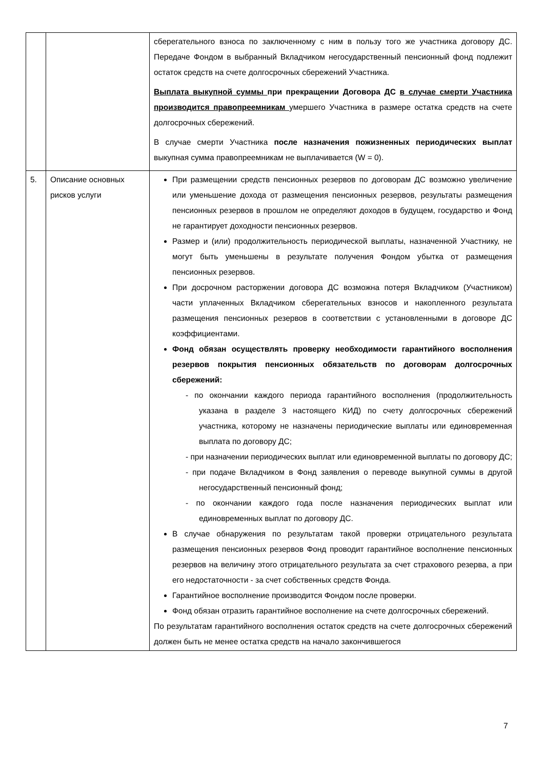| | | сберегательного взноса по заключенному с ним в пользу того же участника договору ДС. Передаче Фондом в выбранный Вкладчиком негосударственный пенсионный фонд подлежит остаток средств на счете долгосрочных сбережений Участника. Выплата выкупной суммы при прекращении Договора ДС в случае смерти Участника производится правопреемникам умершего Участника в размере остатка средств на счете долгосрочных сбережений. В случае смерти Участника после назначения пожизненных периодических выплат выкупная сумма правопреемникам не выплачивается (W = 0). |
| 5. | Описание основных рисков услуги | При размещении средств пенсионных резервов по договорам ДС возможно увеличение или уменьшение дохода от размещения пенсионных резервов, результаты размещения пенсионных резервов в прошлом не определяют доходов в будущем, государство и Фонд не гарантирует доходности пенсионных резервов. Размер и (или) продолжительность периодической выплаты, назначенной Участнику, не могут быть уменьшены в результате получения Фондом убытка от размещения пенсионных резервов. При досрочном расторжении договора ДС возможна потеря Вкладчиком (Участником) части уплаченных Вкладчиком сберегательных взносов и накопленного результата размещения пенсионных резервов в соответствии с установленными в договоре ДС коэффициентами. Фонд обязан осуществлять проверку необходимости гарантийного восполнения резервов покрытия пенсионных обязательств по договорам долгосрочных сбережений: - по окончании каждого периода гарантийного восполнения (продолжительность указана в разделе 3 настоящего КИД) по счету долгосрочных сбережений участника, которому не назначены периодические выплаты или единовременная выплата по договору ДС; - при назначении периодических выплат или единовременной выплаты по договору ДС; - при подаче Вкладчиком в Фонд заявления о переводе выкупной суммы в другой негосударственный пенсионный фонд; - по окончании каждого года после назначения периодических выплат или единовременных выплат по договору ДС. В случае обнаружения по результатам такой проверки отрицательного результата размещения пенсионных резервов Фонд проводит гарантийное восполнение пенсионных резервов на величину этого отрицательного результата за счет страхового резерва, а при его недостаточности - за счет собственных средств Фонда. Гарантийное восполнение производится Фондом после проверки. Фонд обязан отразить гарантийное восполнение на счете долгосрочных сбережений. По результатам гарантийного восполнения остаток средств на счете долгосрочных сбережений должен быть не менее остатка средств на начало закончившегося |
7